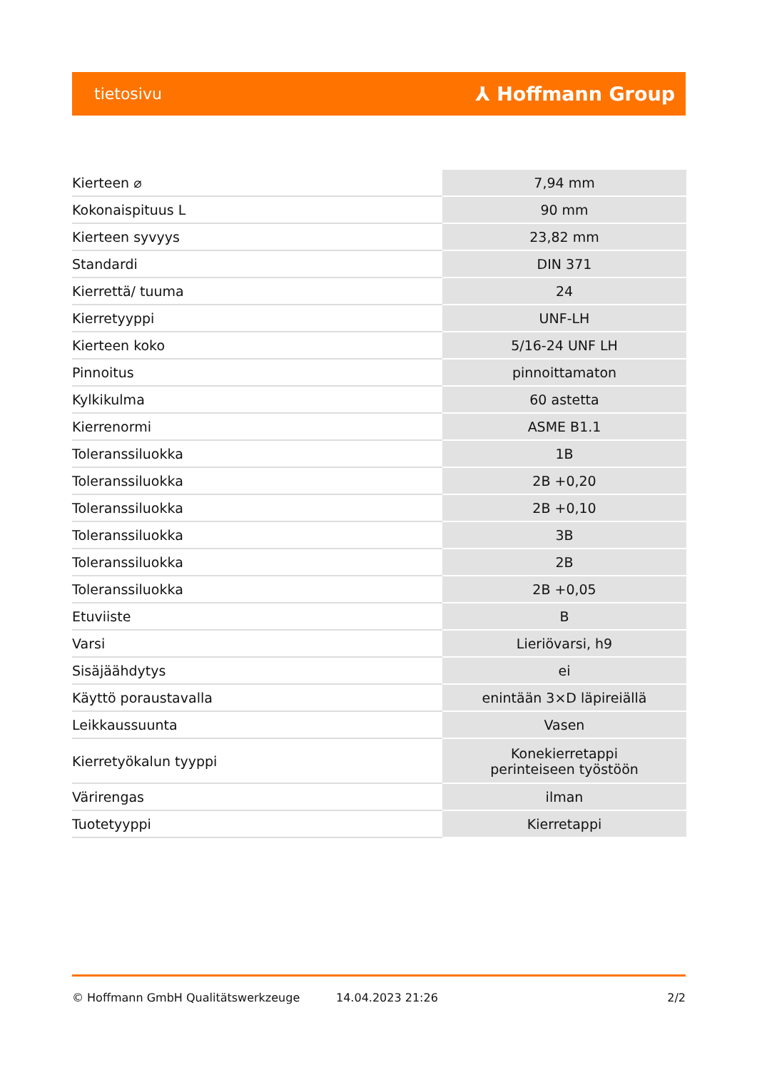tietosivu ⅄ Hoffmann Group
| Kierteen ⌀ | 7,94 mm |
| Kokonaispituus L | 90 mm |
| Kierteen syvyys | 23,82 mm |
| Standardi | DIN 371 |
| Kierrettä/ tuuma | 24 |
| Kierretyyppi | UNF-LH |
| Kierteen koko | 5/16-24 UNF LH |
| Pinnoitus | pinnoittamaton |
| Kylkikulma | 60 astetta |
| Kierrenormi | ASME B1.1 |
| Toleranssiluokka | 1B |
| Toleranssiluokka | 2B +0,20 |
| Toleranssiluokka | 2B +0,10 |
| Toleranssiluokka | 3B |
| Toleranssiluokka | 2B |
| Toleranssiluokka | 2B +0,05 |
| Etuviiste | B |
| Varsi | Lieriövarsi, h9 |
| Sisäjäähdytys | ei |
| Käyttö poraustavalla | enintään 3×D läpireiällä |
| Leikkaussuunta | Vasen |
| Kierretyökalun tyyppi | Konekierretappi perinteiseen työstöön |
| Värirengas | ilman |
| Tuotetyyppi | Kierretappi |
© Hoffmann GmbH Qualitätswerkzeuge 14.04.2023 21:26 2/2